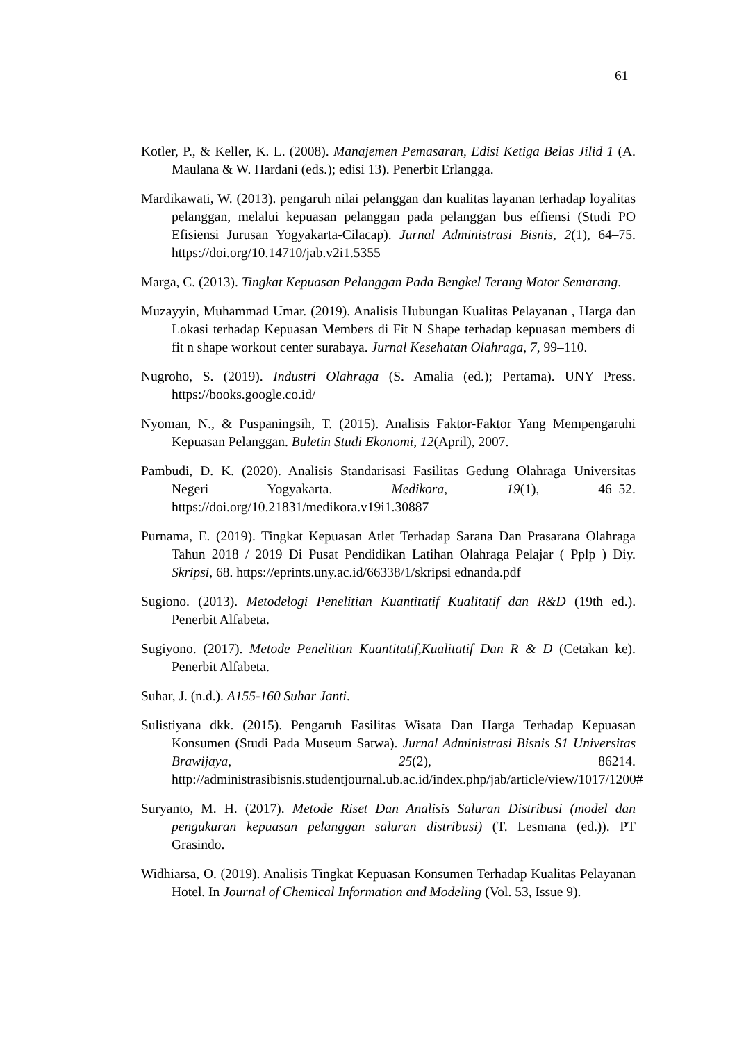61
Kotler, P., & Keller, K. L. (2008). Manajemen Pemasaran, Edisi Ketiga Belas Jilid 1 (A. Maulana & W. Hardani (eds.); edisi 13). Penerbit Erlangga.
Mardikawati, W. (2013). pengaruh nilai pelanggan dan kualitas layanan terhadap loyalitas pelanggan, melalui kepuasan pelanggan pada pelanggan bus effiensi (Studi PO Efisiensi Jurusan Yogyakarta-Cilacap). Jurnal Administrasi Bisnis, 2(1), 64–75. https://doi.org/10.14710/jab.v2i1.5355
Marga, C. (2013). Tingkat Kepuasan Pelanggan Pada Bengkel Terang Motor Semarang.
Muzayyin, Muhammad Umar. (2019). Analisis Hubungan Kualitas Pelayanan , Harga dan Lokasi terhadap Kepuasan Members di Fit N Shape terhadap kepuasan members di fit n shape workout center surabaya. Jurnal Kesehatan Olahraga, 7, 99–110.
Nugroho, S. (2019). Industri Olahraga (S. Amalia (ed.); Pertama). UNY Press. https://books.google.co.id/
Nyoman, N., & Puspaningsih, T. (2015). Analisis Faktor-Faktor Yang Mempengaruhi Kepuasan Pelanggan. Buletin Studi Ekonomi, 12(April), 2007.
Pambudi, D. K. (2020). Analisis Standarisasi Fasilitas Gedung Olahraga Universitas Negeri Yogyakarta. Medikora, 19(1), 46–52. https://doi.org/10.21831/medikora.v19i1.30887
Purnama, E. (2019). Tingkat Kepuasan Atlet Terhadap Sarana Dan Prasarana Olahraga Tahun 2018 / 2019 Di Pusat Pendidikan Latihan Olahraga Pelajar ( Pplp ) Diy. Skripsi, 68. https://eprints.uny.ac.id/66338/1/skripsi ednanda.pdf
Sugiono. (2013). Metodelogi Penelitian Kuantitatif Kualitatif dan R&D (19th ed.). Penerbit Alfabeta.
Sugiyono. (2017). Metode Penelitian Kuantitatif,Kualitatif Dan R & D (Cetakan ke). Penerbit Alfabeta.
Suhar, J. (n.d.). A155-160 Suhar Janti.
Sulistiyana dkk. (2015). Pengaruh Fasilitas Wisata Dan Harga Terhadap Kepuasan Konsumen (Studi Pada Museum Satwa). Jurnal Administrasi Bisnis S1 Universitas Brawijaya, 25(2), 86214. http://administrasibisnis.studentjournal.ub.ac.id/index.php/jab/article/view/1017/1200#
Suryanto, M. H. (2017). Metode Riset Dan Analisis Saluran Distribusi (model dan pengukuran kepuasan pelanggan saluran distribusi) (T. Lesmana (ed.)). PT Grasindo.
Widhiarsa, O. (2019). Analisis Tingkat Kepuasan Konsumen Terhadap Kualitas Pelayanan Hotel. In Journal of Chemical Information and Modeling (Vol. 53, Issue 9).